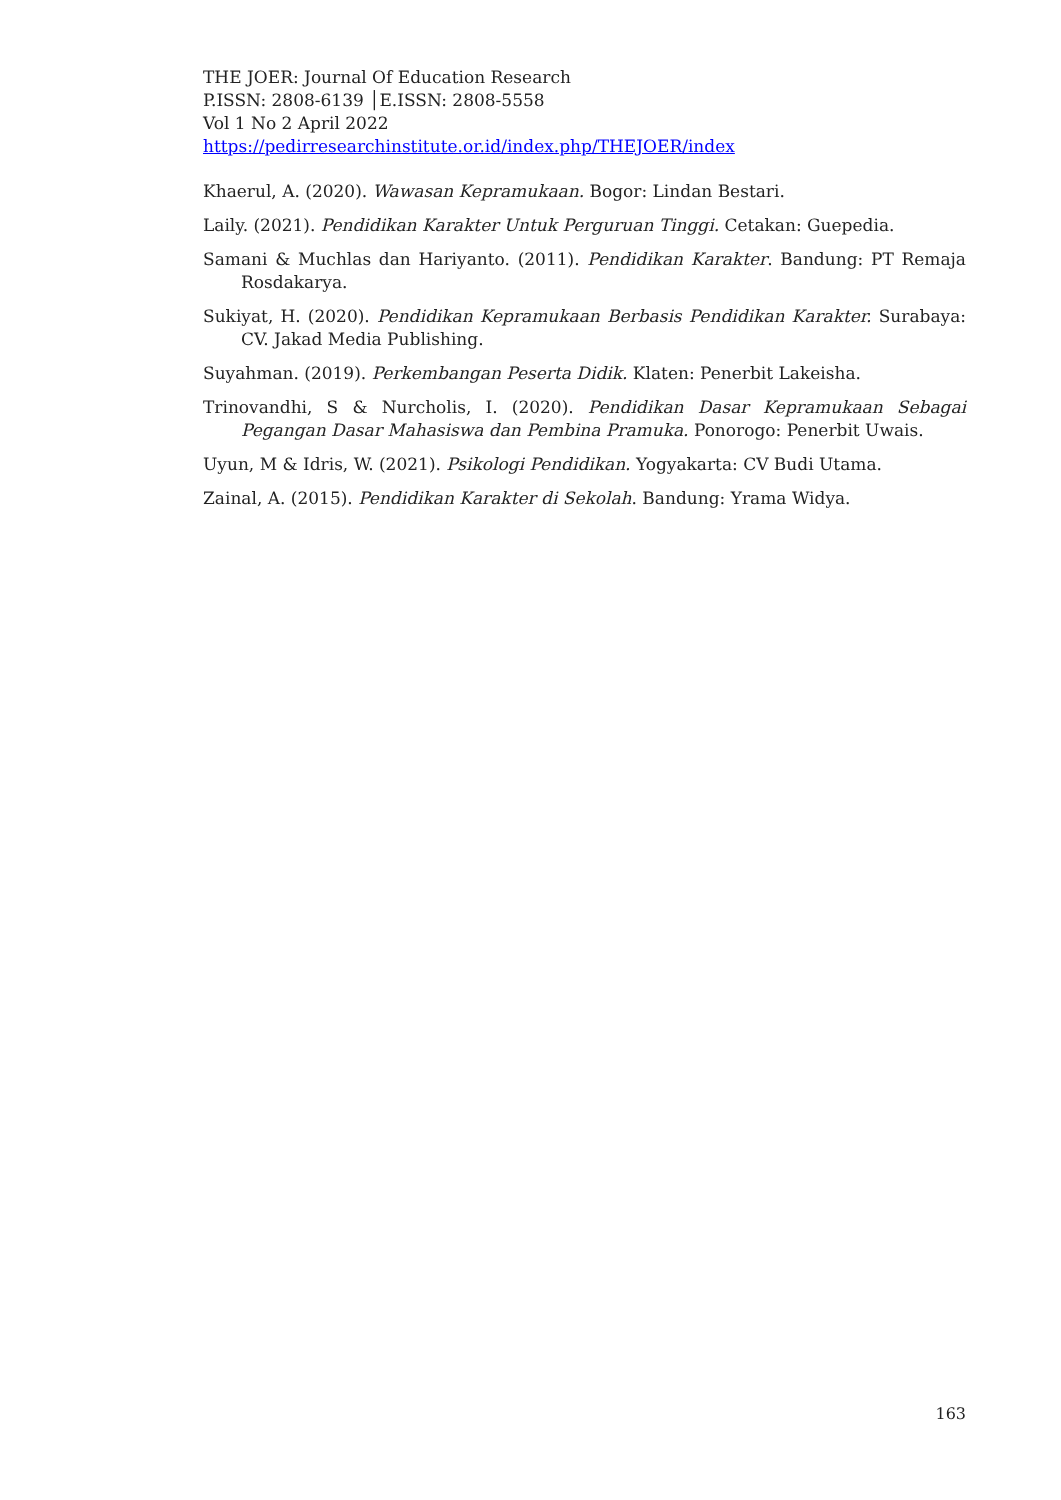THE JOER: Journal Of Education Research
P.ISSN: 2808-6139 │E.ISSN: 2808-5558
Vol 1 No 2 April 2022
https://pedirresearchinstitute.or.id/index.php/THEJOER/index
Khaerul, A. (2020). Wawasan Kepramukaan. Bogor: Lindan Bestari.
Laily. (2021). Pendidikan Karakter Untuk Perguruan Tinggi. Cetakan: Guepedia.
Samani & Muchlas dan Hariyanto. (2011). Pendidikan Karakter. Bandung: PT Remaja Rosdakarya.
Sukiyat, H. (2020). Pendidikan Kepramukaan Berbasis Pendidikan Karakter. Surabaya: CV. Jakad Media Publishing.
Suyahman. (2019). Perkembangan Peserta Didik. Klaten: Penerbit Lakeisha.
Trinovandhi, S & Nurcholis, I. (2020). Pendidikan Dasar Kepramukaan Sebagai Pegangan Dasar Mahasiswa dan Pembina Pramuka. Ponorogo: Penerbit Uwais.
Uyun, M & Idris, W. (2021). Psikologi Pendidikan. Yogyakarta: CV Budi Utama.
Zainal, A. (2015). Pendidikan Karakter di Sekolah. Bandung: Yrama Widya.
163